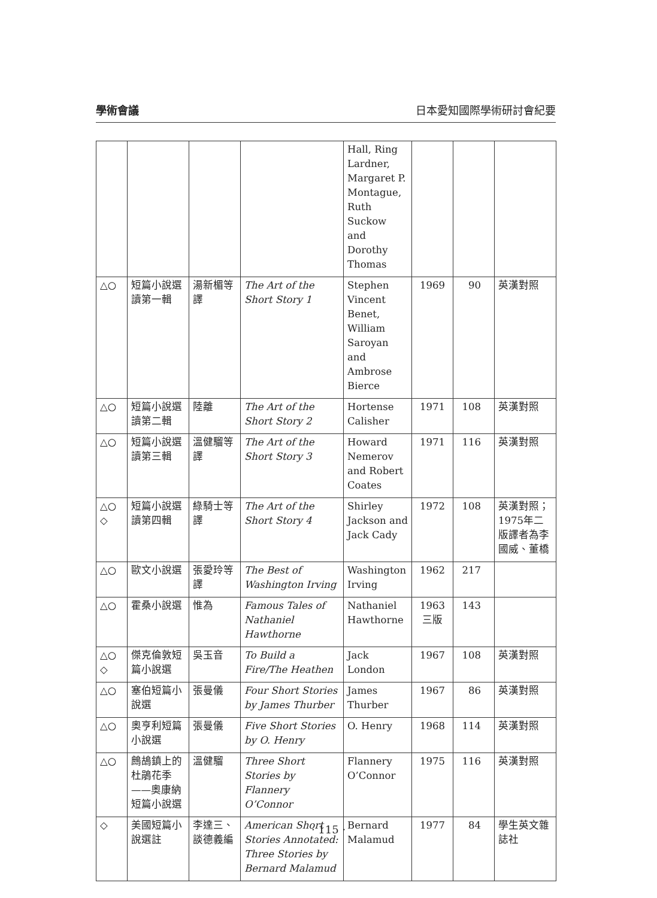學術會議 日本愛知國際學術研討會紀要
| | | | | Hall, Ring Lardner, Margaret P. Montague, Ruth Suckow and Dorothy Thomas | | | |
| △○ | 短篇小說選讀第一輯 | 湯新楣等譯 | The Art of the Short Story 1 | Stephen Vincent Benet, William Saroyan and Ambrose Bierce | 1969 | 90 | 英漢對照 |
| △○ | 短篇小說選讀第二輯 | 陸離 | The Art of the Short Story 2 | Hortense Calisher | 1971 | 108 | 英漢對照 |
| △○ | 短篇小說選讀第三輯 | 溫健騮等譯 | The Art of the Short Story 3 | Howard Nemerov and Robert Coates | 1971 | 116 | 英漢對照 |
| △○ ◇ | 短篇小說選讀第四輯 | 綠騎士等譯 | The Art of the Short Story 4 | Shirley Jackson and Jack Cady | 1972 | 108 | 英漢對照；1975年二版譯者為李國威、董橋 |
| △○ | 歐文小說選 | 張愛玲等譯 | The Best of Washington Irving | Washington Irving | 1962 | 217 | |
| △○ | 霍桑小說選 | 惟為 | Famous Tales of Nathaniel Hawthorne | Nathaniel Hawthorne | 1963 三版 | 143 | |
| △○ ◇ | 傑克倫敦短篇小說選 | 吳玉音 | To Build a Fire/The Heathen | Jack London | 1967 | 108 | 英漢對照 |
| △○ | 塞伯短篇小說選 | 張曼儀 | Four Short Stories by James Thurber | James Thurber | 1967 | 86 | 英漢對照 |
| △○ | 奧亨利短篇小說選 | 張曼儀 | Five Short Stories by O. Henry | O. Henry | 1968 | 114 | 英漢對照 |
| △○ | 鷓鴣鎮上的杜鵑花季——奧康納短篇小說選 | 溫健騮 | Three Short Stories by Flannery O’Connor | Flannery O’Connor | 1975 | 116 | 英漢對照 |
| ◇ | 美國短篇小說選註 | 李達三、談德義編 | American Short Stories Annotated: Three Stories by Bernard Malamud | Bernard Malamud | 1977 | 84 | 學生英文雜誌社 |
· 115 ·